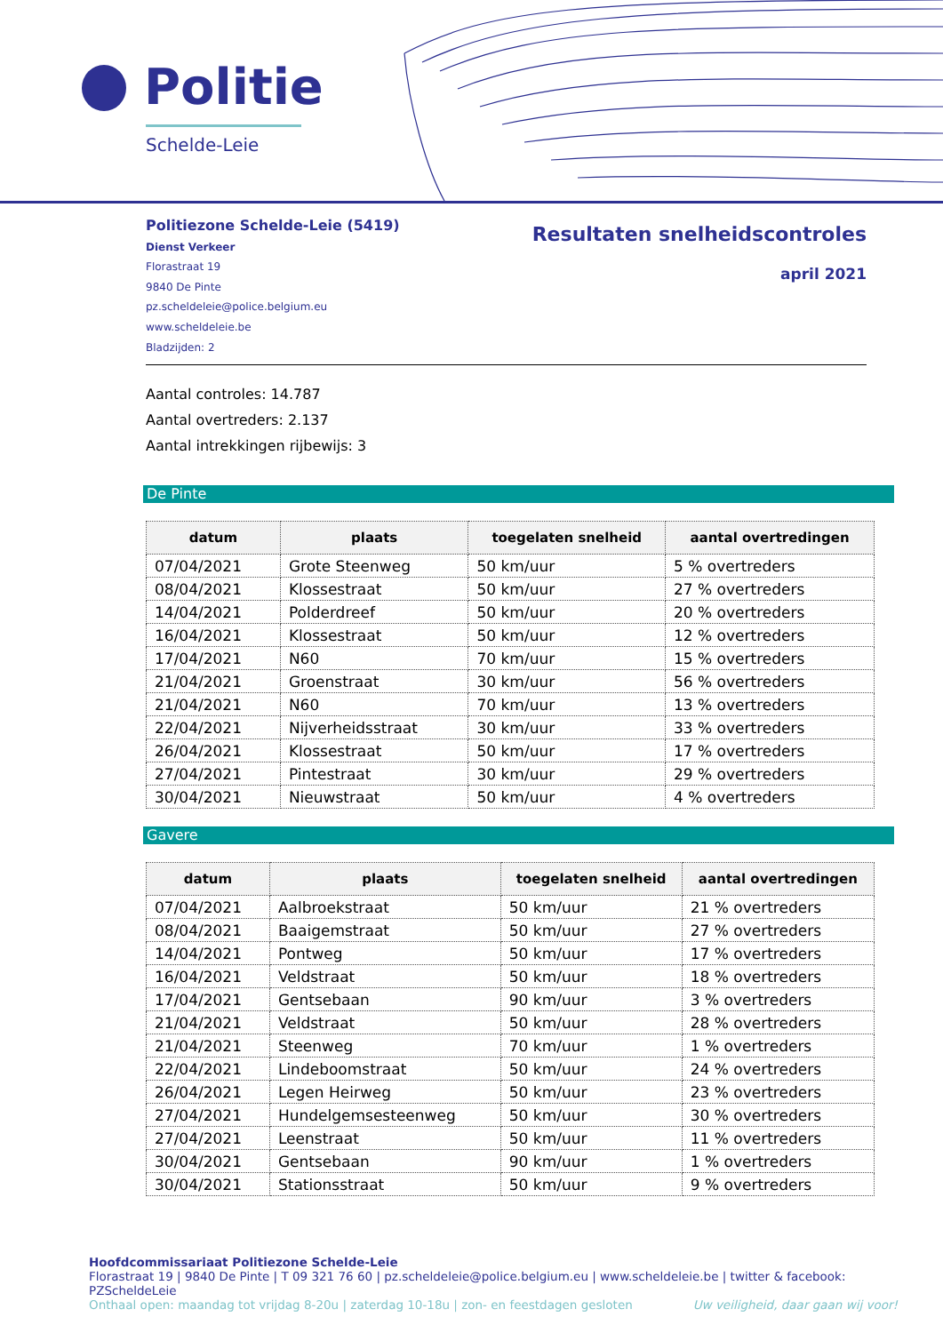Politie
Schelde-Leie
Politiezone Schelde-Leie (5419)
Dienst Verkeer
Florastraat 19
9840 De Pinte
pz.scheldeleie@police.belgium.eu
www.scheldeleie.be
Bladzijden: 2
Resultaten snelheidscontroles
april 2021
Aantal controles: 14.787
Aantal overtreders: 2.137
Aantal intrekkingen rijbewijs: 3
De Pinte
| datum | plaats | toegelaten snelheid | aantal overtredingen |
| --- | --- | --- | --- |
| 07/04/2021 | Grote Steenweg | 50 km/uur | 5 % overtreders |
| 08/04/2021 | Klossestraat | 50 km/uur | 27 % overtreders |
| 14/04/2021 | Polderdreef | 50 km/uur | 20 % overtreders |
| 16/04/2021 | Klossestraat | 50 km/uur | 12 % overtreders |
| 17/04/2021 | N60 | 70 km/uur | 15 % overtreders |
| 21/04/2021 | Groenstraat | 30 km/uur | 56 % overtreders |
| 21/04/2021 | N60 | 70 km/uur | 13 % overtreders |
| 22/04/2021 | Nijverheidsstraat | 30 km/uur | 33 % overtreders |
| 26/04/2021 | Klossestraat | 50 km/uur | 17 % overtreders |
| 27/04/2021 | Pintestraat | 30 km/uur | 29 % overtreders |
| 30/04/2021 | Nieuwstraat | 50 km/uur | 4 % overtreders |
Gavere
| datum | plaats | toegelaten snelheid | aantal overtredingen |
| --- | --- | --- | --- |
| 07/04/2021 | Aalbroekstraat | 50 km/uur | 21 % overtreders |
| 08/04/2021 | Baaigemstraat | 50 km/uur | 27 % overtreders |
| 14/04/2021 | Pontweg | 50 km/uur | 17 % overtreders |
| 16/04/2021 | Veldstraat | 50 km/uur | 18 % overtreders |
| 17/04/2021 | Gentsebaan | 90 km/uur | 3 % overtreders |
| 21/04/2021 | Veldstraat | 50 km/uur | 28 % overtreders |
| 21/04/2021 | Steenweg | 70 km/uur | 1 % overtreders |
| 22/04/2021 | Lindeboomstraat | 50 km/uur | 24 % overtreders |
| 26/04/2021 | Legen Heirweg | 50 km/uur | 23 % overtreders |
| 27/04/2021 | Hundelgemsesteenweg | 50 km/uur | 30 % overtreders |
| 27/04/2021 | Leenstraat | 50 km/uur | 11 % overtreders |
| 30/04/2021 | Gentsebaan | 90 km/uur | 1 % overtreders |
| 30/04/2021 | Stationsstraat | 50 km/uur | 9 % overtreders |
Hoofdcommissariaat Politiezone Schelde-Leie
Florastraat 19 | 9840 De Pinte | T 09 321 76 60 | pz.scheldeleie@police.belgium.eu | www.scheldeleie.be | twitter & facebook: PZScheldeLeie
Onthaal open: maandag tot vrijdag 8-20u | zaterdag 10-18u | zon- en feestdagen gesloten Uw veiligheid, daar gaan wij voor!